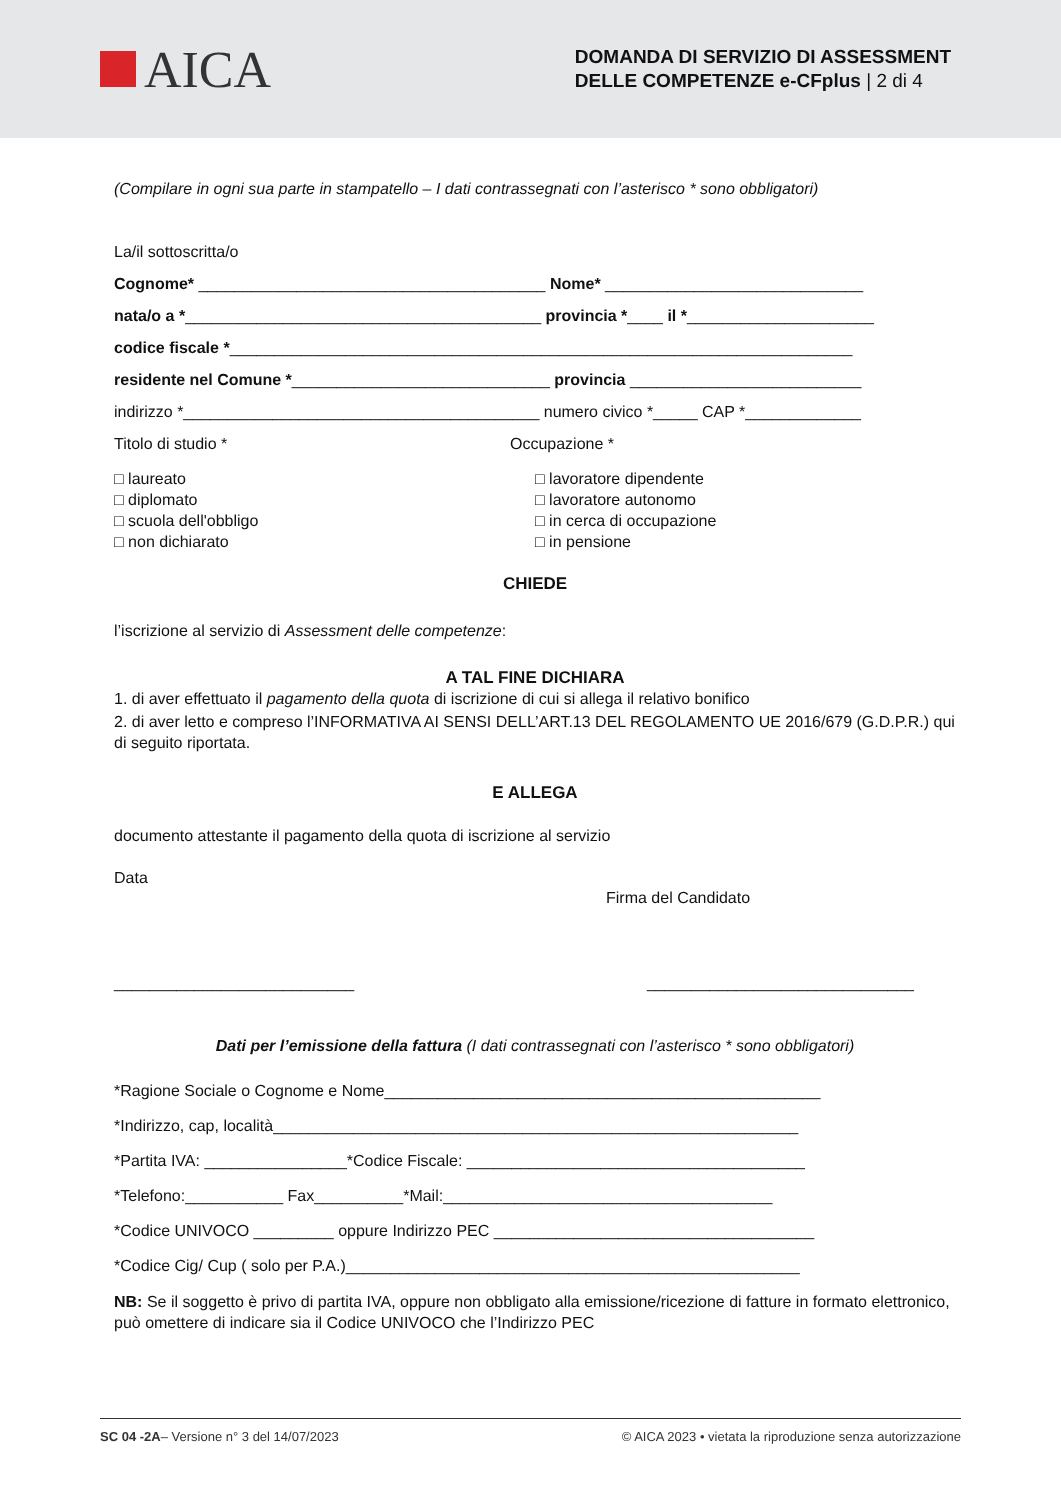AICA
DOMANDA DI SERVIZIO DI ASSESSMENT
DELLE COMPETENZE e-CFplus | 2 di 4
(Compilare in ogni sua parte in stampatello – I dati contrassegnati con l’asterisco * sono obbligatori)
La/il sottoscritta/o
Cognome* _______________________________________ Nome* _____________________________
nata/o a *________________________________________ provincia *____ il *_____________________
codice fiscale *______________________________________________________________________
residente nel Comune *_____________________________ provincia __________________________
indirizzo *________________________________________ numero civico *_____ CAP *_____________
Titolo di studio * Occupazione *
□ laureato
□ diplomato
□ scuola dell'obbligo
□ non dichiarato
□ lavoratore dipendente
□ lavoratore autonomo
□ in cerca di occupazione
□ in pensione
CHIEDE
l’iscrizione al servizio di Assessment delle competenze:
A TAL FINE DICHIARA
1. di aver effettuato il pagamento della quota di iscrizione di cui si allega il relativo bonifico
2. di aver letto e compreso l’INFORMATIVA AI SENSI DELL’ART.13 DEL REGOLAMENTO UE 2016/679 (G.D.P.R.) qui di seguito riportata.
E ALLEGA
documento attestante il pagamento della quota di iscrizione al servizio
Data
Firma del Candidato
___________________________ ______________________________
Dati per l’emissione della fattura (I dati contrassegnati con l’asterisco * sono obbligatori)
*Ragione Sociale o Cognome e Nome_________________________________________________
*Indirizzo, cap, località___________________________________________________________
*Partita IVA: ________________*Codice Fiscale: ______________________________________
*Telefono:___________ Fax__________*Mail:_____________________________________
*Codice UNIVOCO _________ oppure Indirizzo PEC ____________________________________
*Codice Cig/ Cup ( solo per P.A.)___________________________________________________
NB: Se il soggetto è privo di partita IVA, oppure non obbligato alla emissione/ricezione di fatture in formato elettronico, può omettere di indicare sia il Codice UNIVOCO che l’Indirizzo PEC
SC 04 -2A– Versione n° 3 del 14/07/2023 © AICA 2023 • vietata la riproduzione senza autorizzazione